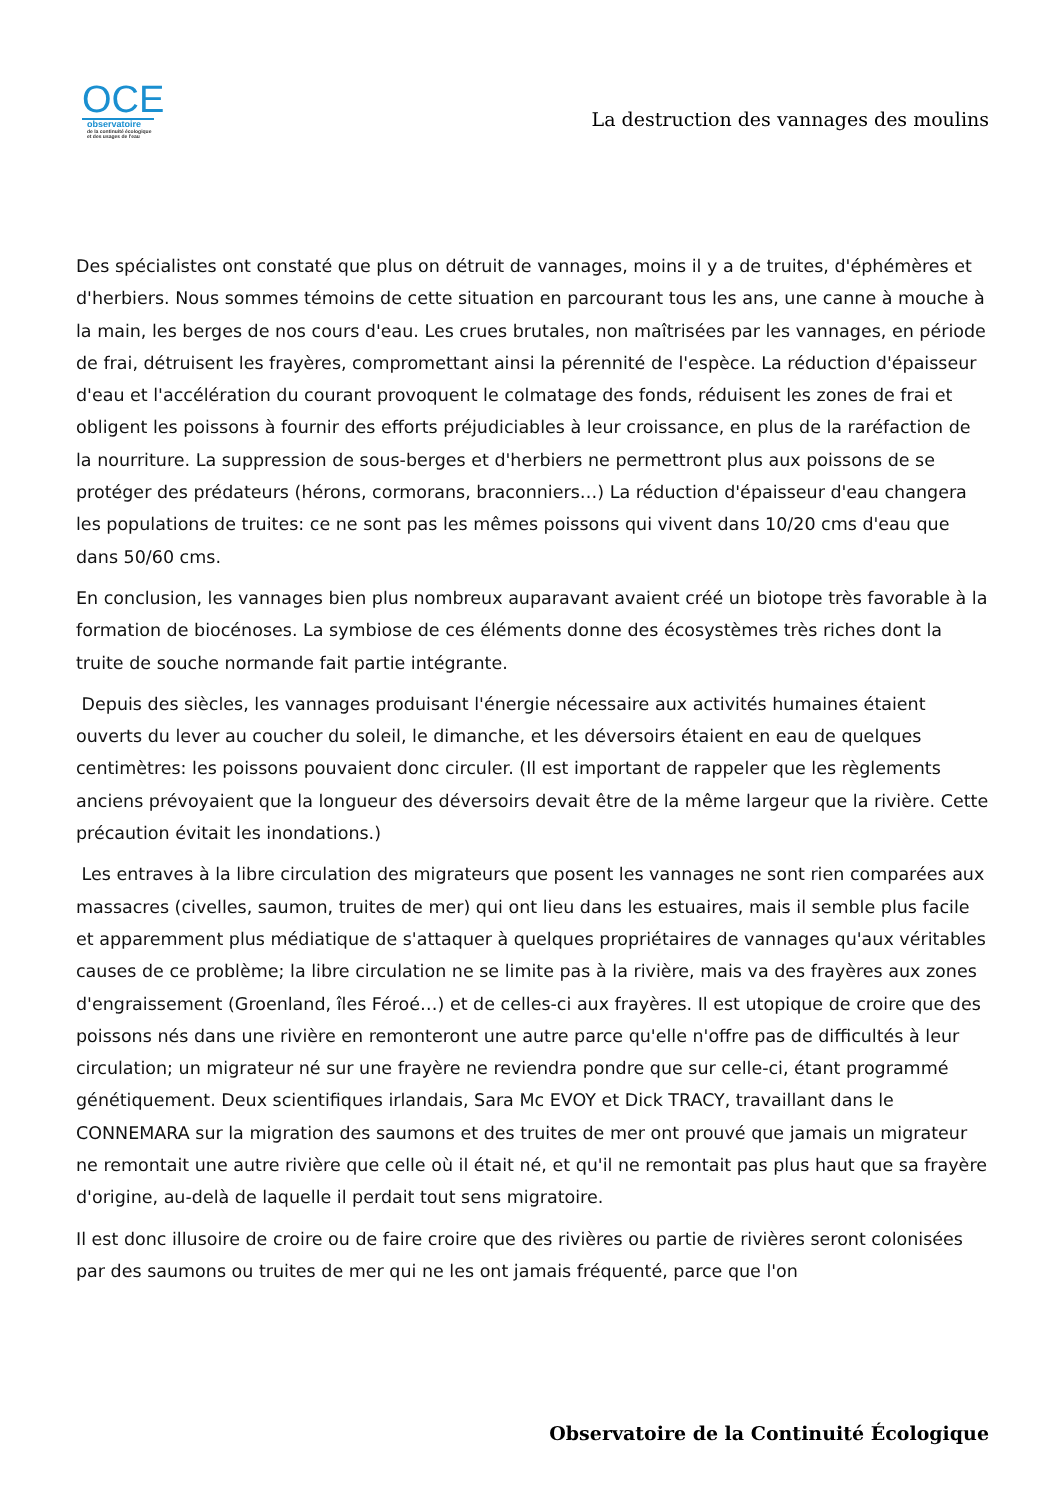OCE
observatoire
de la continuité écologique
et des usages de l'eau
La destruction des vannages des moulins
Des spécialistes ont constaté que plus on détruit de vannages, moins il y a de truites, d'éphémères et d'herbiers. Nous sommes témoins de cette situation en parcourant tous les ans, une canne à mouche à la main, les berges de nos cours d'eau. Les crues brutales, non maîtrisées par les vannages, en période de frai, détruisent les frayères, compromettant ainsi la pérennité de l'espèce. La réduction d'épaisseur d'eau et l'accélération du courant provoquent le colmatage des fonds, réduisent les zones de frai et obligent les poissons à fournir des efforts préjudiciables à leur croissance, en plus de la raréfaction de la nourriture. La suppression de sous-berges et d'herbiers ne permettront plus aux poissons de se protéger des prédateurs (hérons, cormorans, braconniers…) La réduction d'épaisseur d'eau changera les populations de truites: ce ne sont pas les mêmes poissons qui vivent dans 10/20 cms d'eau que dans 50/60 cms.
En conclusion, les vannages bien plus nombreux auparavant avaient créé un biotope très favorable à la formation de biocénoses. La symbiose de ces éléments donne des écosystèmes très riches dont la truite de souche normande fait partie intégrante.
Depuis des siècles, les vannages produisant l'énergie nécessaire aux activités humaines étaient ouverts du lever au coucher du soleil, le dimanche, et les déversoirs étaient en eau de quelques centimètres: les poissons pouvaient donc circuler. (Il est important de rappeler que les règlements anciens prévoyaient que la longueur des déversoirs devait être de la même largeur que la rivière. Cette précaution évitait les inondations.)
Les entraves à la libre circulation des migrateurs que posent les vannages ne sont rien comparées aux massacres (civelles, saumon, truites de mer) qui ont lieu dans les estuaires, mais il semble plus facile et apparemment plus médiatique de s'attaquer à quelques propriétaires de vannages qu'aux véritables causes de ce problème; la libre circulation ne se limite pas à la rivière, mais va des frayères aux zones d'engraissement (Groenland, îles Féroé…) et de celles-ci aux frayères. Il est utopique de croire que des poissons nés dans une rivière en remonteront une autre parce qu'elle n'offre pas de difficultés à leur circulation; un migrateur né sur une frayère ne reviendra pondre que sur celle-ci, étant programmé génétiquement. Deux scientifiques irlandais, Sara Mc EVOY et Dick TRACY, travaillant dans le CONNEMARA sur la migration des saumons et des truites de mer ont prouvé que jamais un migrateur ne remontait une autre rivière que celle où il était né, et qu'il ne remontait pas plus haut que sa frayère d'origine, au-delà de laquelle il perdait tout sens migratoire.
Il est donc illusoire de croire ou de faire croire que des rivières ou partie de rivières seront colonisées par des saumons ou truites de mer qui ne les ont jamais fréquenté, parce que l'on
Observatoire de la Continuité Écologique